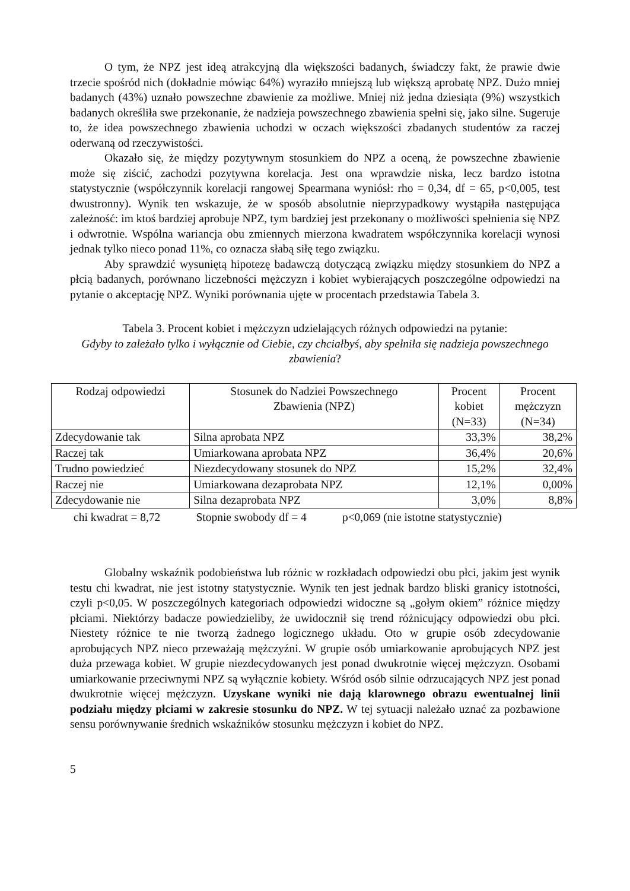O tym, że NPZ jest ideą atrakcyjną dla większości badanych, świadczy fakt, że prawie dwie trzecie spośród nich (dokładnie mówiąc 64%) wyraziło mniejszą lub większą aprobatę NPZ. Dużo mniej badanych (43%) uznało powszechne zbawienie za możliwe. Mniej niż jedna dziesiąta (9%) wszystkich badanych określiła swe przekonanie, że nadzieja powszechnego zbawienia spełni się, jako silne. Sugeruje to, że idea powszechnego zbawienia uchodzi w oczach większości zbadanych studentów za raczej oderwaną od rzeczywistości.
Okazało się, że między pozytywnym stosunkiem do NPZ a oceną, że powszechne zbawienie może się ziścić, zachodzi pozytywna korelacja. Jest ona wprawdzie niska, lecz bardzo istotna statystycznie (współczynnik korelacji rangowej Spearmana wyniósł: rho = 0,34, df = 65, p<0,005, test dwustronny). Wynik ten wskazuje, że w sposób absolutnie nieprzypadkowy wystąpiła następująca zależność: im ktoś bardziej aprobuje NPZ, tym bardziej jest przekonany o możliwości spełnienia się NPZ i odwrotnie. Wspólna wariancja obu zmiennych mierzona kwadratem współczynnika korelacji wynosi jednak tylko nieco ponad 11%, co oznacza słabą siłę tego związku.
Aby sprawdzić wysuniętą hipotezę badawczą dotyczącą związku między stosunkiem do NPZ a płcią badanych, porównano liczebności mężczyzn i kobiet wybierających poszczególne odpowiedzi na pytanie o akceptację NPZ. Wyniki porównania ujęte w procentach przedstawia Tabela 3.
Tabela 3. Procent kobiet i mężczyzn udzielających różnych odpowiedzi na pytanie:
Gdyby to zależało tylko i wyłącznie od Ciebie, czy chciałbyś, aby spełniła się nadzieja powszechnego zbawienia?
| Rodzaj odpowiedzi | Stosunek do Nadziei Powszechnego Zbawienia (NPZ) | Procent kobiet (N=33) | Procent mężczyzn (N=34) |
| --- | --- | --- | --- |
| Zdecydowanie tak | Silna aprobata NPZ | 33,3% | 38,2% |
| Raczej tak | Umiarkowana aprobata NPZ | 36,4% | 20,6% |
| Trudno powiedzieć | Niezdecydowany stosunek do NPZ | 15,2% | 32,4% |
| Raczej nie | Umiarkowana dezaprobata NPZ | 12,1% | 0,00% |
| Zdecydowanie nie | Silna dezaprobata NPZ | 3,0% | 8,8% |
chi kwadrat = 8,72 Stopnie swobody df = 4 p<0,069 (nie istotne statystycznie)
Globalny wskaźnik podobieństwa lub różnic w rozkładach odpowiedzi obu płci, jakim jest wynik testu chi kwadrat, nie jest istotny statystycznie. Wynik ten jest jednak bardzo bliski granicy istotności, czyli p<0,05. W poszczególnych kategoriach odpowiedzi widoczne są „gołym okiem” różnice między płciami. Niektórzy badacze powiedzieliby, że uwidocznił się trend różnicujący odpowiedzi obu płci. Niestety różnice te nie tworzą żadnego logicznego układu. Oto w grupie osób zdecydowanie aprobujących NPZ nieco przeważają mężczyźni. W grupie osób umiarkowanie aprobujących NPZ jest duża przewaga kobiet. W grupie niezdecydowanych jest ponad dwukrotnie więcej mężczyzn. Osobami umiarkowanie przeciwnymi NPZ są wyłącznie kobiety. Wśród osób silnie odrzucających NPZ jest ponad dwukrotnie więcej mężczyzn. Uzyskane wyniki nie dają klarownego obrazu ewentualnej linii podziału między płciami w zakresie stosunku do NPZ. W tej sytuacji należało uznać za pozbawione sensu porównywanie średnich wskaźników stosunku mężczyzn i kobiet do NPZ.
5